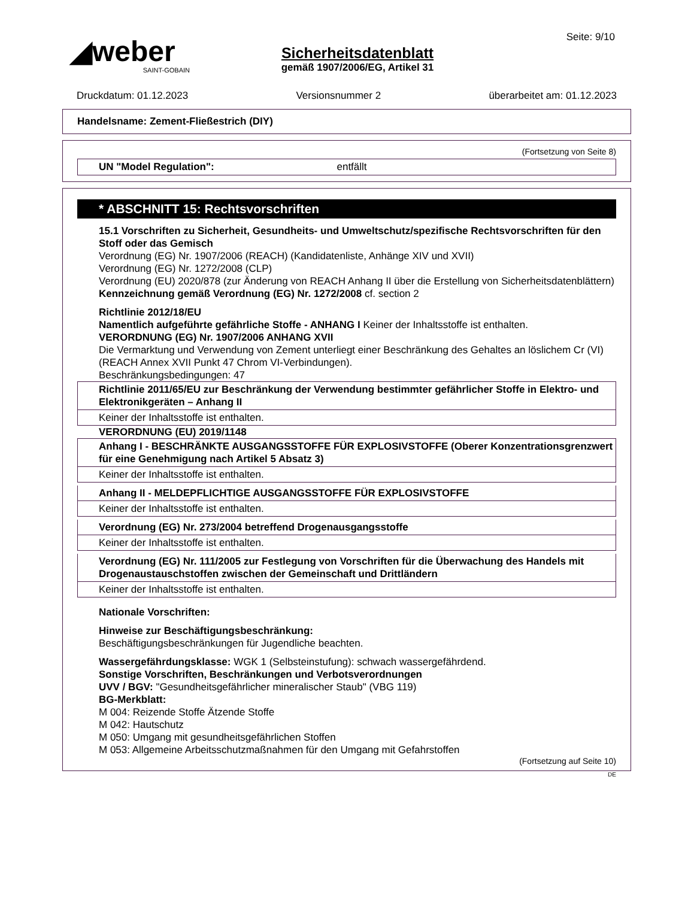◢weber
SAINT-GOBAIN
Sicherheitsdatenblatt
gemäß 1907/2006/EG, Artikel 31
Seite: 9/10
Druckdatum: 01.12.2023 Versionsnummer 2 überarbeitet am: 01.12.2023
Handelsname: Zement-Fließestrich (DIY)
(Fortsetzung von Seite 8)
UN "Model Regulation": entfällt
* ABSCHNITT 15: Rechtsvorschriften
15.1 Vorschriften zu Sicherheit, Gesundheits- und Umweltschutz/spezifische Rechtsvorschriften für den Stoff oder das Gemisch
Verordnung (EG) Nr. 1907/2006 (REACH) (Kandidatenliste, Anhänge XIV und XVII)
Verordnung (EG) Nr. 1272/2008 (CLP)
Verordnung (EU) 2020/878 (zur Änderung von REACH Anhang II über die Erstellung von Sicherheitsdatenblättern)
Kennzeichnung gemäß Verordnung (EG) Nr. 1272/2008 cf. section 2
Richtlinie 2012/18/EU
Namentlich aufgeführte gefährliche Stoffe - ANHANG I Keiner der Inhaltsstoffe ist enthalten.
VERORDNUNG (EG) Nr. 1907/2006 ANHANG XVII
Die Vermarktung und Verwendung von Zement unterliegt einer Beschränkung des Gehaltes an löslichem Cr (VI) (REACH Annex XVII Punkt 47 Chrom VI-Verbindungen).
Beschränkungsbedingungen: 47
Richtlinie 2011/65/EU zur Beschränkung der Verwendung bestimmter gefährlicher Stoffe in Elektro- und Elektronikgeräten – Anhang II
Keiner der Inhaltsstoffe ist enthalten.
VERORDNUNG (EU) 2019/1148
Anhang I - BESCHRÄNKTE AUSGANGSSTOFFE FÜR EXPLOSIVSTOFFE (Oberer Konzentrationsgrenzwert für eine Genehmigung nach Artikel 5 Absatz 3)
Keiner der Inhaltsstoffe ist enthalten.
Anhang II - MELDEPFLICHTIGE AUSGANGSSTOFFE FÜR EXPLOSIVSTOFFE
Keiner der Inhaltsstoffe ist enthalten.
Verordnung (EG) Nr. 273/2004 betreffend Drogenausgangsstoffe
Keiner der Inhaltsstoffe ist enthalten.
Verordnung (EG) Nr. 111/2005 zur Festlegung von Vorschriften für die Überwachung des Handels mit Drogenaustauschstoffen zwischen der Gemeinschaft und Drittländern
Keiner der Inhaltsstoffe ist enthalten.
Nationale Vorschriften:
Hinweise zur Beschäftigungsbeschränkung:
Beschäftigungsbeschränkungen für Jugendliche beachten.
Wassergefährdungsklasse: WGK 1 (Selbsteinstufung): schwach wassergefährdend.
Sonstige Vorschriften, Beschränkungen und Verbotsverordnungen
UVV / BGV: "Gesundheitsgefährlicher mineralischer Staub" (VBG 119)
BG-Merkblatt:
M 004: Reizende Stoffe Ätzende Stoffe
M 042: Hautschutz
M 050: Umgang mit gesundheitsgefährlichen Stoffen
M 053: Allgemeine Arbeitsschutzmaßnahmen für den Umgang mit Gefahrstoffen
(Fortsetzung auf Seite 10)
DE